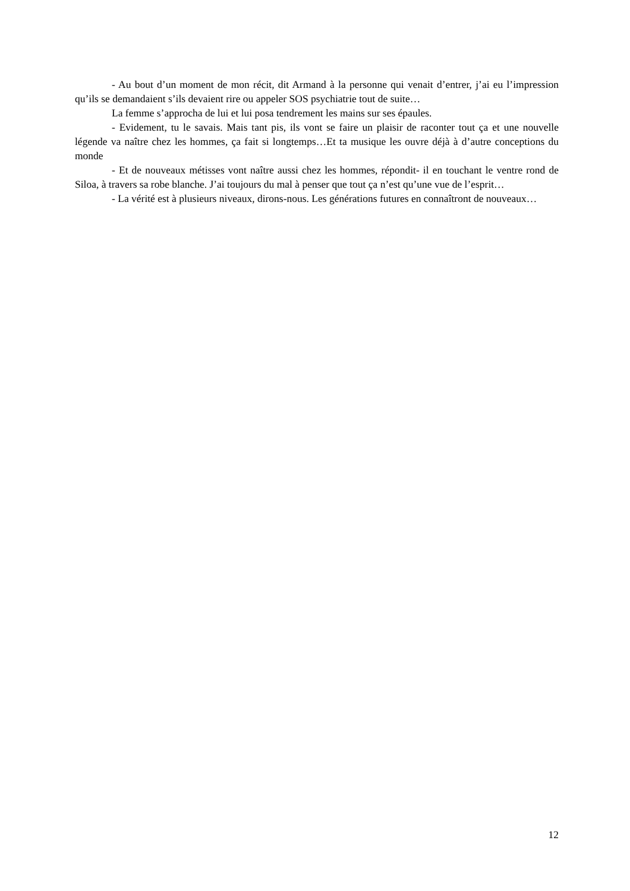- Au bout d’un moment de mon récit, dit Armand à la personne qui venait d’entrer, j’ai eu l’impression qu’ils se demandaient s’ils devaient rire ou appeler SOS psychiatrie tout de suite…
La femme s’approcha de lui et lui posa tendrement les mains sur ses épaules.
- Evidement, tu le savais. Mais tant pis, ils vont se faire un plaisir de raconter tout ça et une nouvelle légende va naître chez les hommes, ça fait si longtemps…Et ta musique les ouvre déjà à d’autre conceptions du monde
- Et de nouveaux métisses vont naître aussi chez les hommes, répondit- il en touchant le ventre rond de Siloa, à travers sa robe blanche. J’ai toujours du mal à penser que tout ça n’est qu’une vue de l’esprit…
- La vérité est à plusieurs niveaux, dirons-nous. Les générations futures en connaîtront de nouveaux…
12